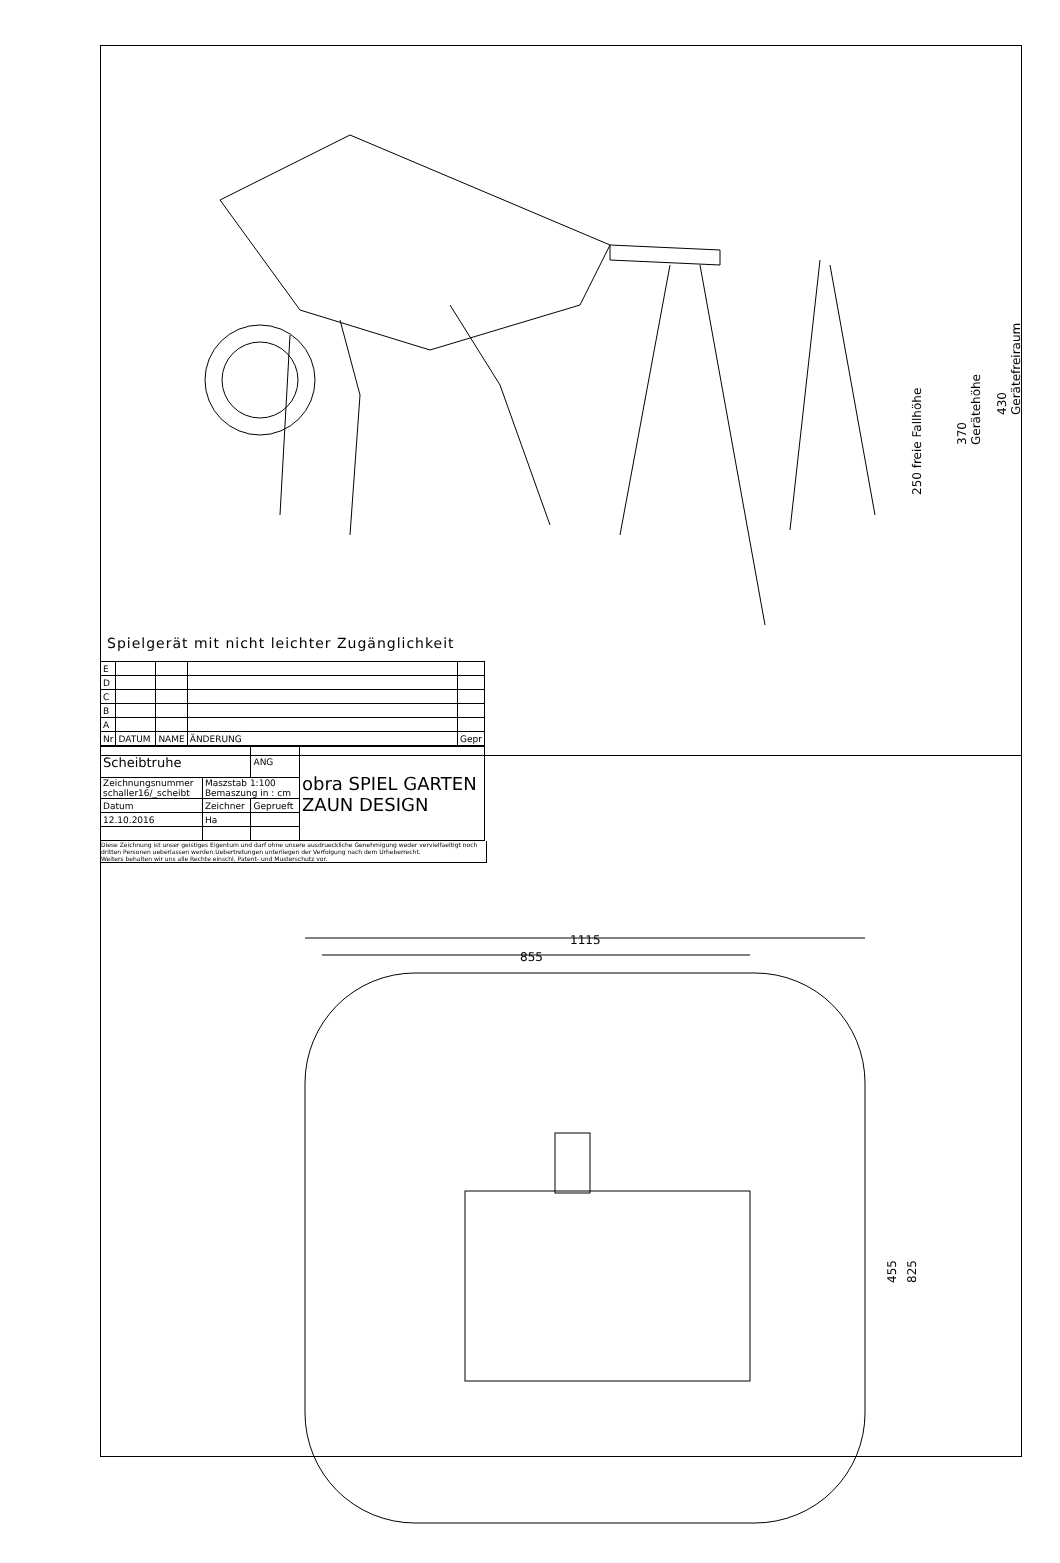250 freie Fallhöhe
370 Gerätehöhe
430 Gerätefreiraum
Spielgerät mit nicht leichter Zugänglichkeit
| E | | | | |
| D | | | | |
| C | | | | |
| B | | | | |
| A | | | | |
| Nr | DATUM | NAME | ÄNDERUNG | Gepr |
| Scheibtruhe | | ANG | obra SPIEL GARTEN ZAUN DESIGN |
| Zeichnungsnummer schaller16/_scheibt | Maszstab 1:100 Bemaszung in : cm | | |
| Datum | Zeichner | Geprueft | |
| 12.10.2016 | Ha | | |
Diese Zeichnung ist unser geistiges Eigentum und darf ohne unsere ausdrueckliche Genehmigung weder vervielfaeltigt noch dritten Personen ueberlassen werden.Uebertretungen unterliegen der Verfolgung nach dem Urheberrecht.
Weiters behalten wir uns alle Rechte einschl. Patent- und Musterschutz vor.
1115
855
455 825